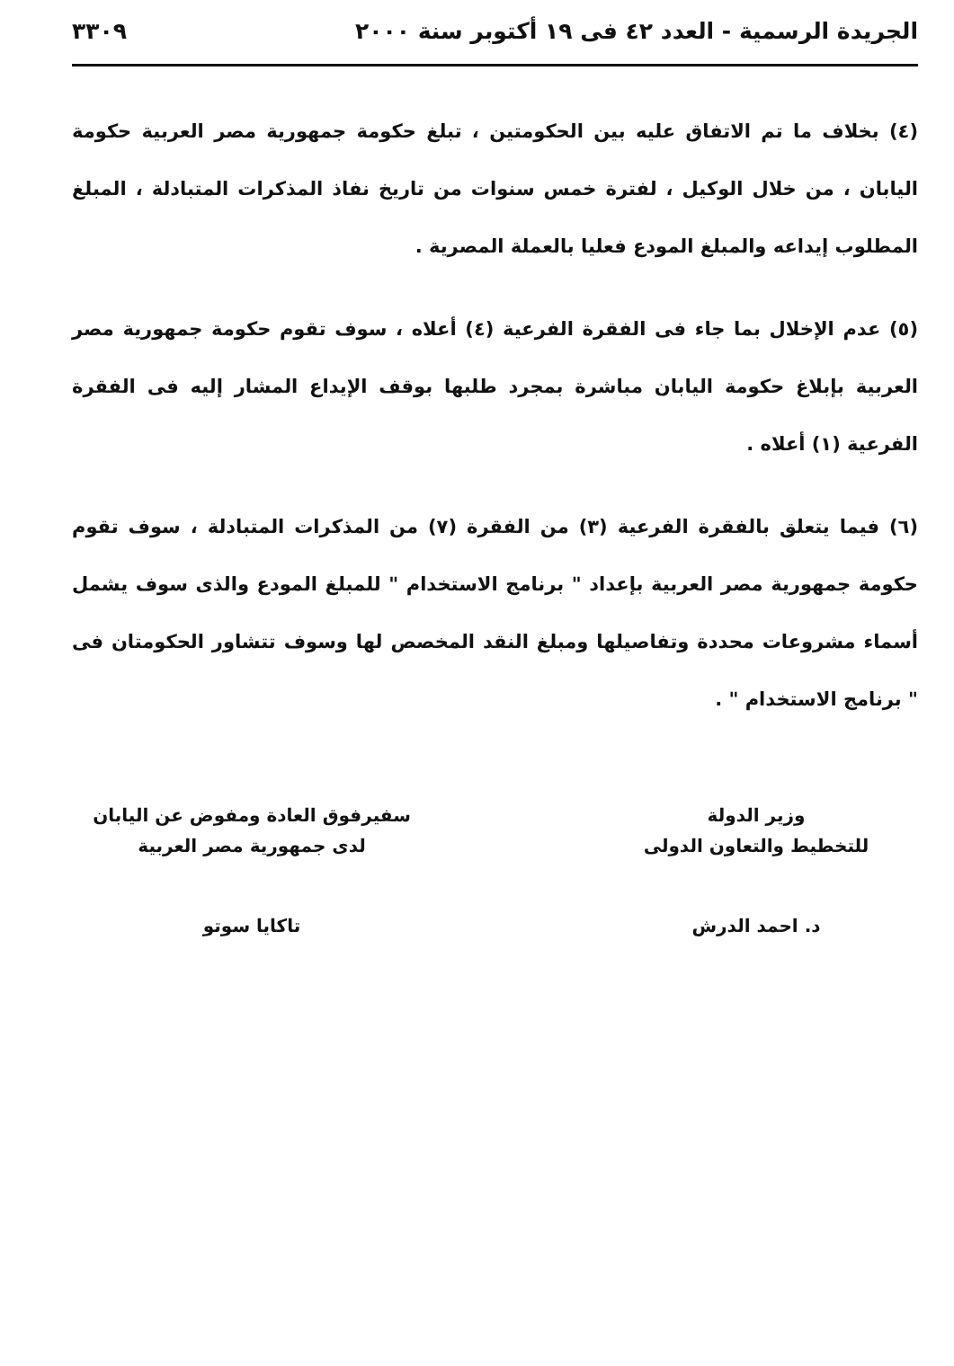الجريدة الرسمية - العدد ٤٢ فى ١٩ أكتوبر سنة ٢٠٠٠ ٣٣٠٩
(٤) بخلاف ما تم الاتفاق عليه بين الحكومتين ، تبلغ حكومة جمهورية مصر العربية حكومة اليابان ، من خلال الوكيل ، لفترة خمس سنوات من تاريخ نفاذ المذكرات المتبادلة ، المبلغ المطلوب إيداعه والمبلغ المودع فعليا بالعملة المصرية .
(٥) عدم الإخلال بما جاء فى الفقرة الفرعية (٤) أعلاه ، سوف تقوم حكومة جمهورية مصر العربية بإبلاغ حكومة اليابان مباشرة بمجرد طلبها بوقف الإيداع المشار إليه فى الفقرة الفرعية (١) أعلاه .
(٦) فيما يتعلق بالفقرة الفرعية (٣) من الفقرة (٧) من المذكرات المتبادلة ، سوف تقوم حكومة جمهورية مصر العربية بإعداد " برنامج الاستخدام " للمبلغ المودع والذى سوف يشمل أسماء مشروعات محددة وتفاصيلها ومبلغ النقد المخصص لها وسوف تتشاور الحكومتان فى " برنامج الاستخدام " .
وزير الدولة
للتخطيط والتعاون الدولى
د. احمد الدرش
سفيرفوق العادة ومفوض عن اليابان
لدى جمهورية مصر العربية
تاكايا سوتو